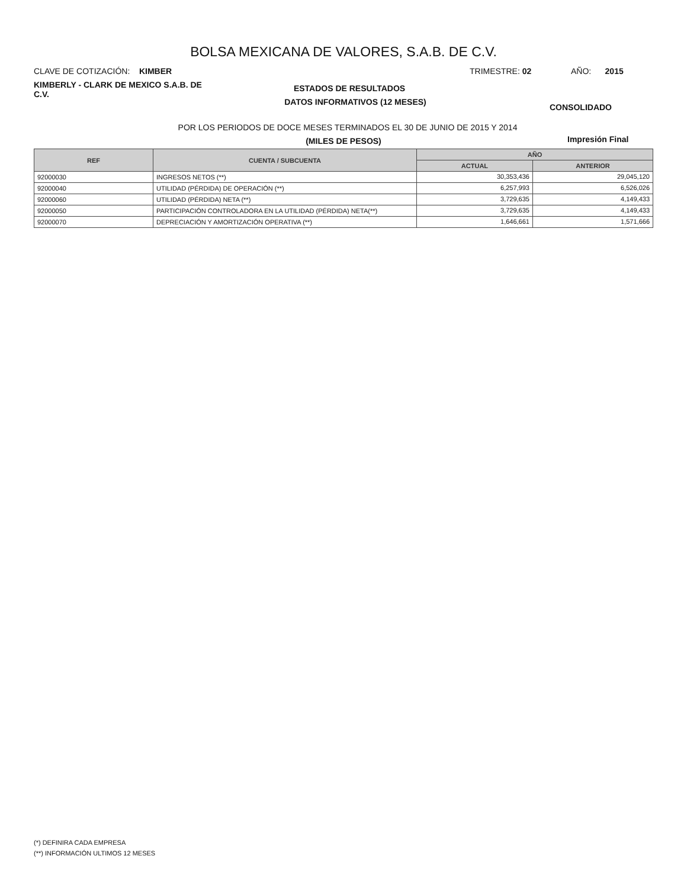BOLSA MEXICANA DE VALORES, S.A.B. DE C.V.
CLAVE DE COTIZACIÓN: KIMBER TRIMESTRE: 02 AÑO: 2015
KIMBERLY - CLARK DE MEXICO S.A.B. DE C.V.
ESTADOS DE RESULTADOS
DATOS INFORMATIVOS (12 MESES)
CONSOLIDADO
POR LOS PERIODOS DE DOCE MESES TERMINADOS EL 30 DE JUNIO DE 2015 Y 2014
(MILES DE PESOS) Impresión Final
| REF | CUENTA / SUBCUENTA | AÑO | |
| --- | --- | --- | --- |
| | | ACTUAL | ANTERIOR |
| 92000030 | INGRESOS NETOS (**) | 30,353,436 | 29,045,120 |
| 92000040 | UTILIDAD (PÉRDIDA) DE OPERACIÓN (**) | 6,257,993 | 6,526,026 |
| 92000060 | UTILIDAD (PÉRDIDA) NETA (**) | 3,729,635 | 4,149,433 |
| 92000050 | PARTICIPACIÓN CONTROLADORA EN LA UTILIDAD (PÉRDIDA) NETA(**) | 3,729,635 | 4,149,433 |
| 92000070 | DEPRECIACIÓN Y AMORTIZACIÓN OPERATIVA (**) | 1,646,661 | 1,571,666 |
(*) DEFINIRA CADA EMPRESA
(**) INFORMACIÓN ULTIMOS 12 MESES